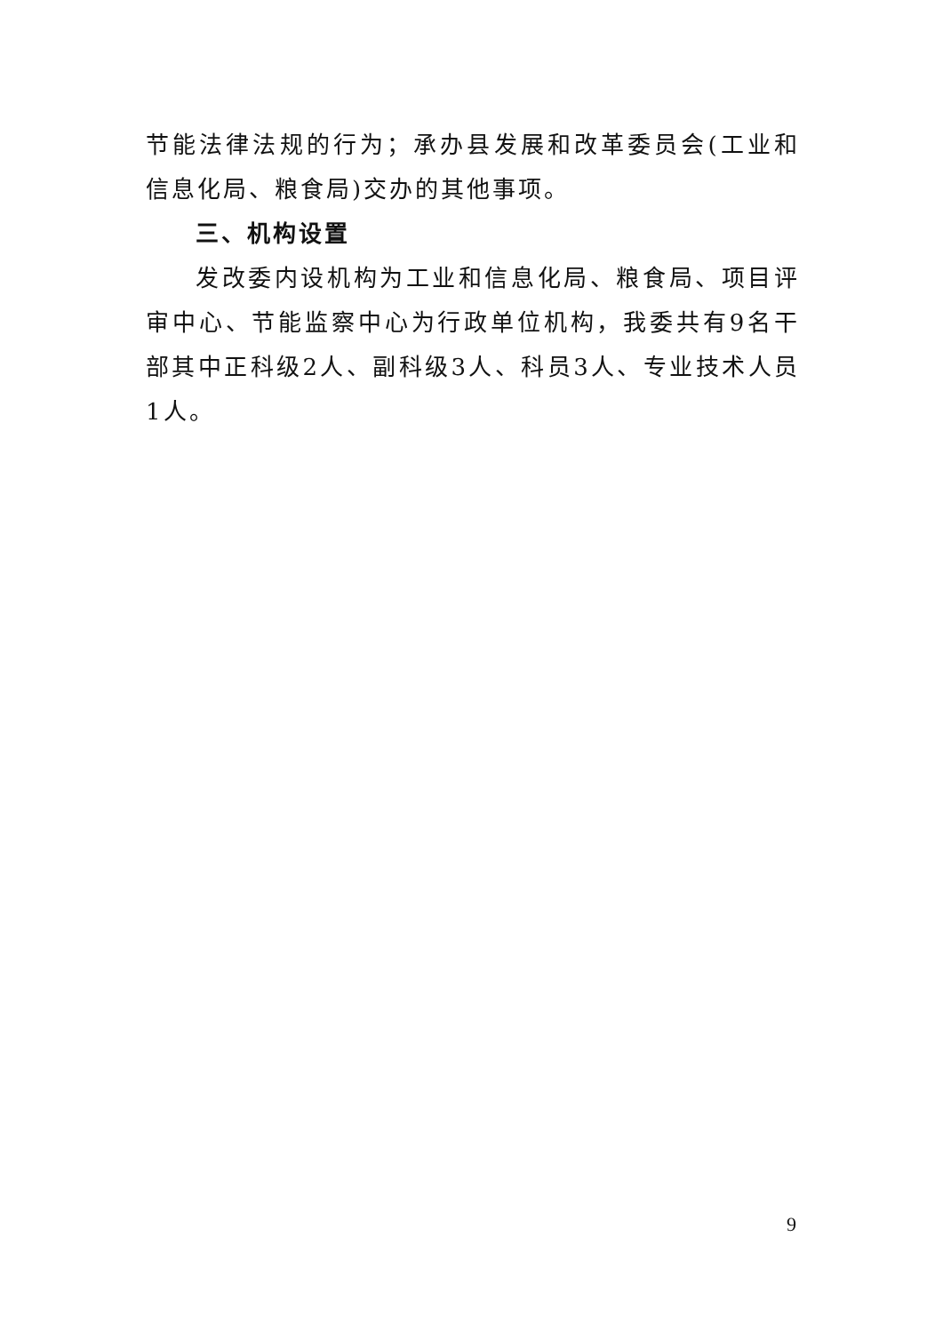节能法律法规的行为；承办县发展和改革委员会(工业和信息化局、粮食局)交办的其他事项。
三、机构设置
发改委内设机构为工业和信息化局、粮食局、项目评审中心、节能监察中心为行政单位机构，我委共有9名干部其中正科级2人、副科级3人、科员3人、专业技术人员1人。
9